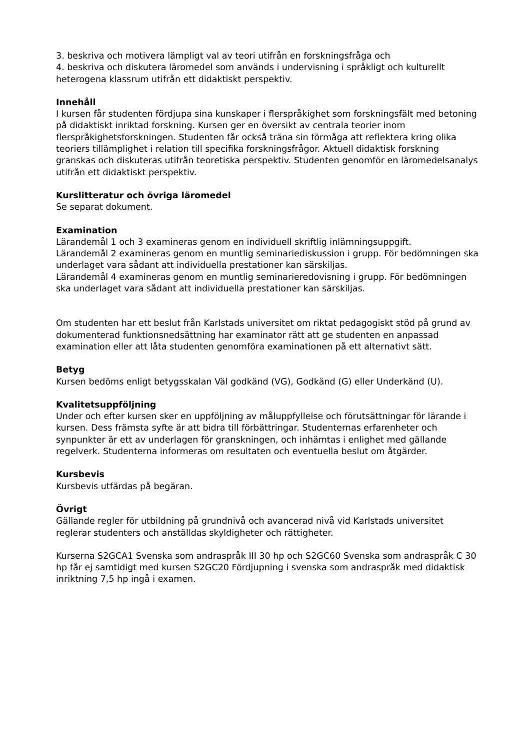3. beskriva och motivera lämpligt val av teori utifrån en forskningsfråga och
4. beskriva och diskutera läromedel som används i undervisning i språkligt och kulturellt heterogena klassrum utifrån ett didaktiskt perspektiv.
Innehåll
I kursen får studenten fördjupa sina kunskaper i flerspråkighet som forskningsfält med betoning på didaktiskt inriktad forskning. Kursen ger en översikt av centrala teorier inom flerspråkighetsforskningen. Studenten får också träna sin förmåga att reflektera kring olika teoriers tillämplighet i relation till specifika forskningsfrågor. Aktuell didaktisk forskning granskas och diskuteras utifrån teoretiska perspektiv. Studenten genomför en läromedelsanalys utifrån ett didaktiskt perspektiv.
Kurslitteratur och övriga läromedel
Se separat dokument.
Examination
Lärandemål 1 och 3 examineras genom en individuell skriftlig inlämningsuppgift.
Lärandemål 2 examineras genom en muntlig seminariediskussion i grupp. För bedömningen ska underlaget vara sådant att individuella prestationer kan särskiljas.
Lärandemål 4 examineras genom en muntlig seminarieredovisning i grupp. För bedömningen ska underlaget vara sådant att individuella prestationer kan särskiljas.
Om studenten har ett beslut från Karlstads universitet om riktat pedagogiskt stöd på grund av dokumenterad funktionsnedsättning har examinator rätt att ge studenten en anpassad examination eller att låta studenten genomföra examinationen på ett alternativt sätt.
Betyg
Kursen bedöms enligt betygsskalan Väl godkänd (VG), Godkänd (G) eller Underkänd (U).
Kvalitetsuppföljning
Under och efter kursen sker en uppföljning av måluppfyllelse och förutsättningar för lärande i kursen. Dess främsta syfte är att bidra till förbättringar. Studenternas erfarenheter och synpunkter är ett av underlagen för granskningen, och inhämtas i enlighet med gällande regelverk. Studenterna informeras om resultaten och eventuella beslut om åtgärder.
Kursbevis
Kursbevis utfärdas på begäran.
Övrigt
Gällande regler för utbildning på grundnivå och avancerad nivå vid Karlstads universitet reglerar studenters och anställdas skyldigheter och rättigheter.
Kurserna S2GCA1 Svenska som andraspråk III 30 hp och S2GC60 Svenska som andraspråk C 30 hp får ej samtidigt med kursen S2GC20 Fördjupning i svenska som andraspråk med didaktisk inriktning 7,5 hp ingå i examen.